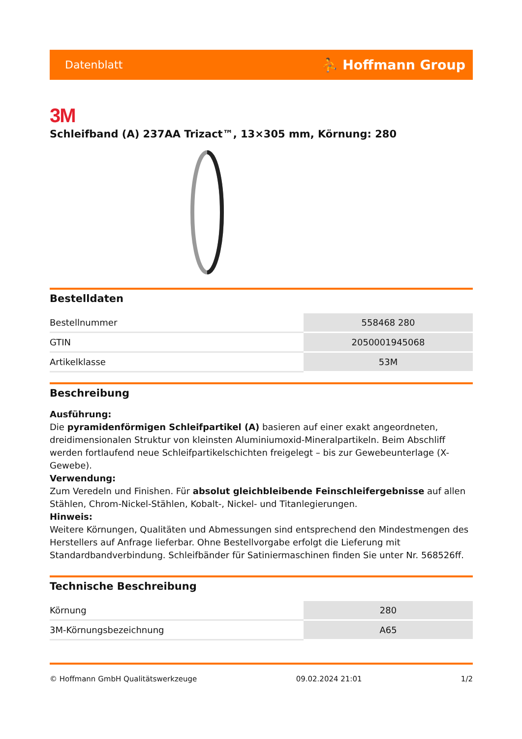Datenblatt ⛹ Hoffmann Group
3M
Schleifband (A) 237AA Trizact™, 13×305 mm, Körnung: 280
Bestelldaten
| Bestellnummer | 558468 280 |
| GTIN | 2050001945068 |
| Artikelklasse | 53M |
Beschreibung
Ausführung:
Die pyramidenförmigen Schleifpartikel (A) basieren auf einer exakt angeordneten, dreidimensionalen Struktur von kleinsten Aluminiumoxid-Mineralpartikeln. Beim Abschliff werden fortlaufend neue Schleifpartikelschichten freigelegt – bis zur Gewebeunterlage (X-Gewebe).
Verwendung:
Zum Veredeln und Finishen. Für absolut gleichbleibende Feinschleifergebnisse auf allen Stählen, Chrom-Nickel-Stählen, Kobalt-, Nickel- und Titanlegierungen.
Hinweis:
Weitere Körnungen, Qualitäten und Abmessungen sind entsprechend den Mindestmengen des Herstellers auf Anfrage lieferbar. Ohne Bestellvorgabe erfolgt die Lieferung mit Standardbandverbindung. Schleifbänder für Satiniermaschinen finden Sie unter Nr. 568526ff.
Technische Beschreibung
| Körnung | 280 |
| 3M-Körnungsbezeichnung | A65 |
© Hoffmann GmbH Qualitätswerkzeuge 09.02.2024 21:01 1/2